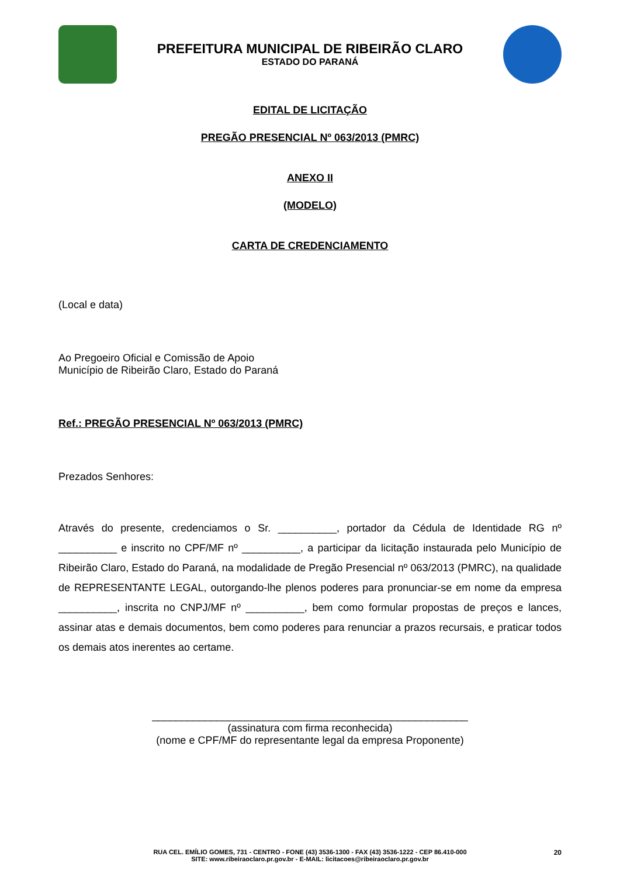PREFEITURA MUNICIPAL DE RIBEIRÃO CLARO
ESTADO DO PARANÁ
EDITAL DE LICITAÇÃO
PREGÃO PRESENCIAL Nº 063/2013 (PMRC)
ANEXO II
(MODELO)
CARTA DE CREDENCIAMENTO
(Local e data)
Ao Pregoeiro Oficial e Comissão de Apoio
Município de Ribeirão Claro, Estado do Paraná
Ref.: PREGÃO PRESENCIAL Nº 063/2013 (PMRC)
Prezados Senhores:
Através do presente, credenciamos o Sr. __________, portador da Cédula de Identidade RG nº __________ e inscrito no CPF/MF nº __________, a participar da licitação instaurada pelo Município de Ribeirão Claro, Estado do Paraná, na modalidade de Pregão Presencial nº 063/2013 (PMRC), na qualidade de REPRESENTANTE LEGAL, outorgando-lhe plenos poderes para pronunciar-se em nome da empresa __________, inscrita no CNPJ/MF nº __________, bem como formular propostas de preços e lances, assinar atas e demais documentos, bem como poderes para renunciar a prazos recursais, e praticar todos os demais atos inerentes ao certame.
______________________________________________________
(assinatura com firma reconhecida)
(nome e CPF/MF do representante legal da empresa Proponente)
20 RUA CEL. EMÍLIO GOMES, 731 - CENTRO - FONE (43) 3536-1300 - FAX (43) 3536-1222 - CEP 86.410-000
SITE: www.ribeiraoclaro.pr.gov.br - E-MAIL: licitacoes@ribeiraoclaro.pr.gov.br